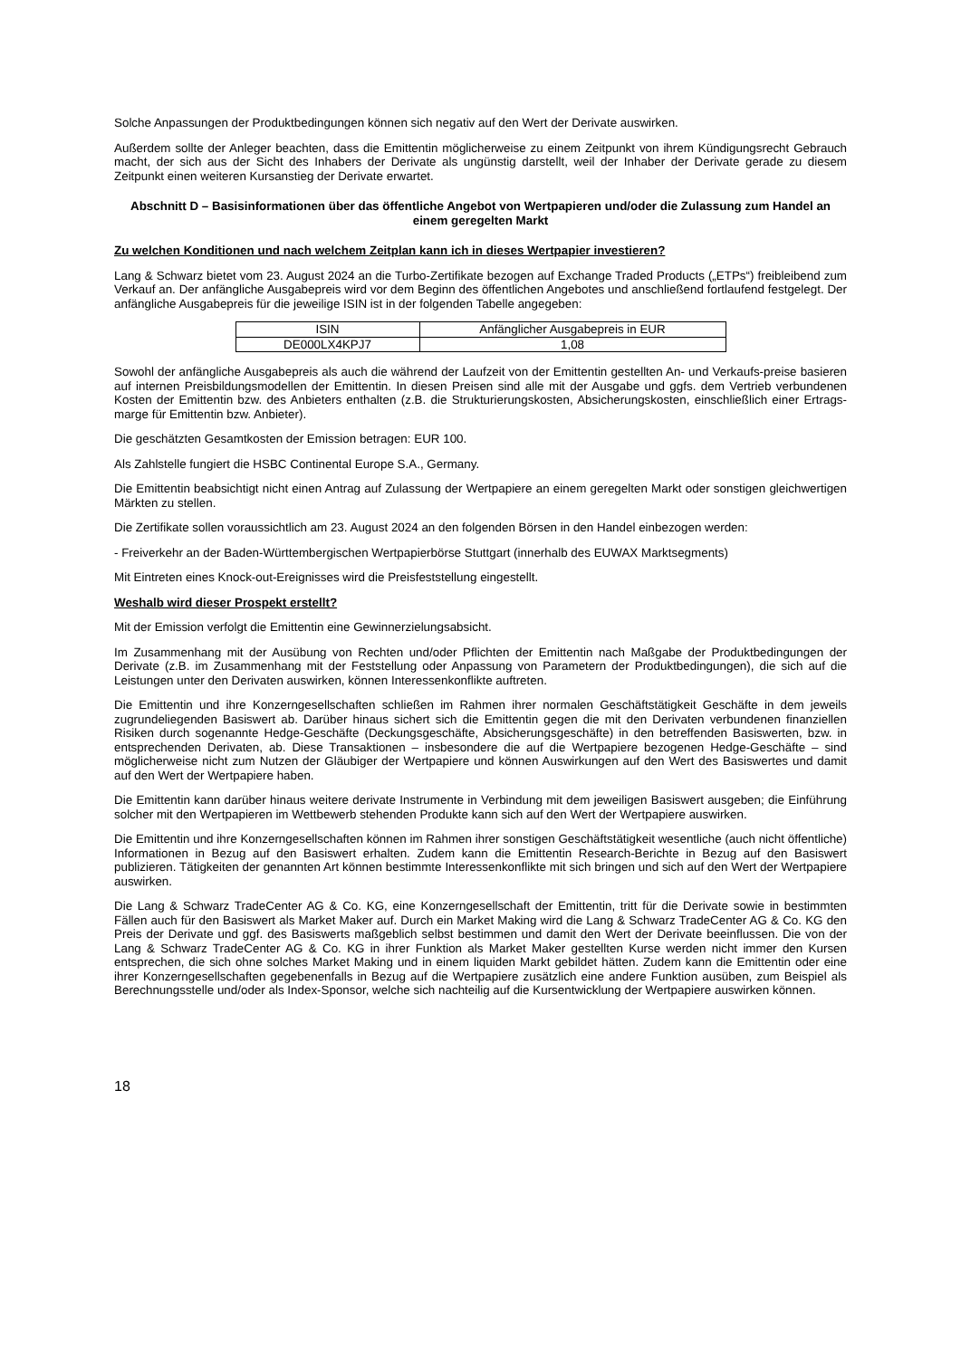Solche Anpassungen der Produktbedingungen können sich negativ auf den Wert der Derivate auswirken.
Außerdem sollte der Anleger beachten, dass die Emittentin möglicherweise zu einem Zeitpunkt von ihrem Kündigungsrecht Gebrauch macht, der sich aus der Sicht des Inhabers der Derivate als ungünstig darstellt, weil der Inhaber der Derivate gerade zu diesem Zeitpunkt einen weiteren Kursanstieg der Derivate erwartet.
Abschnitt D – Basisinformationen über das öffentliche Angebot von Wertpapieren und/oder die Zulassung zum Handel an einem geregelten Markt
Zu welchen Konditionen und nach welchem Zeitplan kann ich in dieses Wertpapier investieren?
Lang & Schwarz bietet vom 23. August 2024 an die Turbo-Zertifikate bezogen auf Exchange Traded Products („ETPs“) freibleibend zum Verkauf an. Der anfängliche Ausgabepreis wird vor dem Beginn des öffentlichen Angebotes und anschließend fortlaufend festgelegt. Der anfängliche Ausgabepreis für die jeweilige ISIN ist in der folgenden Tabelle angegeben:
| ISIN | Anfänglicher Ausgabepreis in EUR |
| --- | --- |
| DE000LX4KPJ7 | 1,08 |
Sowohl der anfängliche Ausgabepreis als auch die während der Laufzeit von der Emittentin gestellten An- und Verkaufs-preise basieren auf internen Preisbildungsmodellen der Emittentin. In diesen Preisen sind alle mit der Ausgabe und ggfs. dem Vertrieb verbundenen Kosten der Emittentin bzw. des Anbieters enthalten (z.B. die Strukturierungskosten, Absicherungskosten, einschließlich einer Ertrags-marge für Emittentin bzw. Anbieter).
Die geschätzten Gesamtkosten der Emission betragen: EUR 100.
Als Zahlstelle fungiert die HSBC Continental Europe S.A., Germany.
Die Emittentin beabsichtigt nicht einen Antrag auf Zulassung der Wertpapiere an einem geregelten Markt oder sonstigen gleichwertigen Märkten zu stellen.
Die Zertifikate sollen voraussichtlich am 23. August 2024 an den folgenden Börsen in den Handel einbezogen werden:
- Freiverkehr an der Baden-Württembergischen Wertpapierbörse Stuttgart (innerhalb des EUWAX Marktsegments)
Mit Eintreten eines Knock-out-Ereignisses wird die Preisfeststellung eingestellt.
Weshalb wird dieser Prospekt erstellt?
Mit der Emission verfolgt die Emittentin eine Gewinnerzielungsabsicht.
Im Zusammenhang mit der Ausübung von Rechten und/oder Pflichten der Emittentin nach Maßgabe der Produktbedingungen der Derivate (z.B. im Zusammenhang mit der Feststellung oder Anpassung von Parametern der Produktbedingungen), die sich auf die Leistungen unter den Derivaten auswirken, können Interessenkonflikte auftreten.
Die Emittentin und ihre Konzerngesellschaften schließen im Rahmen ihrer normalen Geschäftstätigkeit Geschäfte in dem jeweils zugrundeliegenden Basiswert ab. Darüber hinaus sichert sich die Emittentin gegen die mit den Derivaten verbundenen finanziellen Risiken durch sogenannte Hedge-Geschäfte (Deckungsgeschäfte, Absicherungsgeschäfte) in den betreffenden Basiswerten, bzw. in entsprechenden Derivaten, ab. Diese Transaktionen – insbesondere die auf die Wertpapiere bezogenen Hedge-Geschäfte – sind möglicherweise nicht zum Nutzen der Gläubiger der Wertpapiere und können Auswirkungen auf den Wert des Basiswertes und damit auf den Wert der Wertpapiere haben.
Die Emittentin kann darüber hinaus weitere derivate Instrumente in Verbindung mit dem jeweiligen Basiswert ausgeben; die Einführung solcher mit den Wertpapieren im Wettbewerb stehenden Produkte kann sich auf den Wert der Wertpapiere auswirken.
Die Emittentin und ihre Konzerngesellschaften können im Rahmen ihrer sonstigen Geschäftstätigkeit wesentliche (auch nicht öffentliche) Informationen in Bezug auf den Basiswert erhalten. Zudem kann die Emittentin Research-Berichte in Bezug auf den Basiswert publizieren. Tätigkeiten der genannten Art können bestimmte Interessenkonflikte mit sich bringen und sich auf den Wert der Wertpapiere auswirken.
Die Lang & Schwarz TradeCenter AG & Co. KG, eine Konzerngesellschaft der Emittentin, tritt für die Derivate sowie in bestimmten Fällen auch für den Basiswert als Market Maker auf. Durch ein Market Making wird die Lang & Schwarz TradeCenter AG & Co. KG den Preis der Derivate und ggf. des Basiswerts maßgeblich selbst bestimmen und damit den Wert der Derivate beeinflussen. Die von der Lang & Schwarz TradeCenter AG & Co. KG in ihrer Funktion als Market Maker gestellten Kurse werden nicht immer den Kursen entsprechen, die sich ohne solches Market Making und in einem liquiden Markt gebildet hätten. Zudem kann die Emittentin oder eine ihrer Konzerngesellschaften gegebenenfalls in Bezug auf die Wertpapiere zusätzlich eine andere Funktion ausüben, zum Beispiel als Berechnungsstelle und/oder als Index-Sponsor, welche sich nachteilig auf die Kursentwicklung der Wertpapiere auswirken können.
18